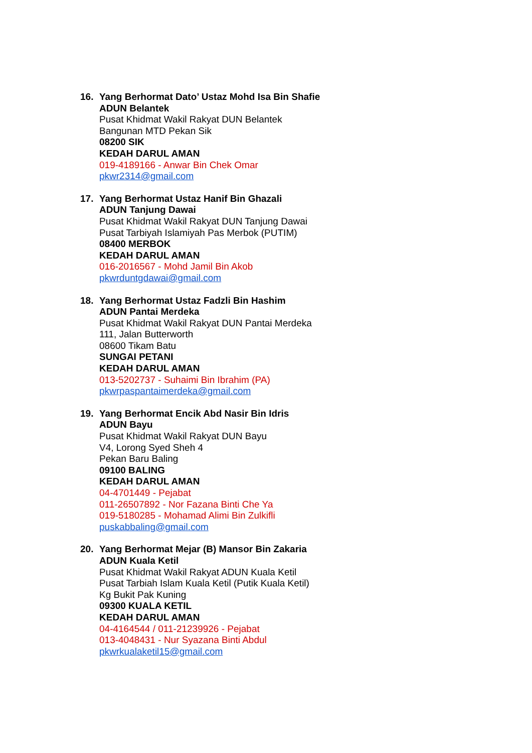16. Yang Berhormat Dato’ Ustaz Mohd Isa Bin Shafie
ADUN Belantek
Pusat Khidmat Wakil Rakyat DUN Belantek
Bangunan MTD Pekan Sik
08200 SIK
KEDAH DARUL AMAN
019-4189166 - Anwar Bin Chek Omar
pkwr2314@gmail.com
17. Yang Berhormat Ustaz Hanif Bin Ghazali
ADUN Tanjung Dawai
Pusat Khidmat Wakil Rakyat DUN Tanjung Dawai
Pusat Tarbiyah Islamiyah Pas Merbok (PUTIM)
08400 MERBOK
KEDAH DARUL AMAN
016-2016567 - Mohd Jamil Bin Akob
pkwrduntgdawai@gmail.com
18. Yang Berhormat Ustaz Fadzli Bin Hashim
ADUN Pantai Merdeka
Pusat Khidmat Wakil Rakyat DUN Pantai Merdeka
111, Jalan Butterworth
08600 Tikam Batu
SUNGAI PETANI
KEDAH DARUL AMAN
013-5202737 - Suhaimi Bin Ibrahim (PA)
pkwrpaspantaimerdeka@gmail.com
19. Yang Berhormat Encik Abd Nasir Bin Idris
ADUN Bayu
Pusat Khidmat Wakil Rakyat DUN Bayu
V4, Lorong Syed Sheh 4
Pekan Baru Baling
09100 BALING
KEDAH DARUL AMAN
04-4701449 - Pejabat
011-26507892 - Nor Fazana Binti Che Ya
019-5180285 - Mohamad Alimi Bin Zulkifli
puskabbaling@gmail.com
20. Yang Berhormat Mejar (B) Mansor Bin Zakaria
ADUN Kuala Ketil
Pusat Khidmat Wakil Rakyat ADUN Kuala Ketil
Pusat Tarbiah Islam Kuala Ketil (Putik Kuala Ketil)
Kg Bukit Pak Kuning
09300 KUALA KETIL
KEDAH DARUL AMAN
04-4164544 / 011-21239926 - Pejabat
013-4048431 - Nur Syazana Binti Abdul
pkwrkualaketil15@gmail.com